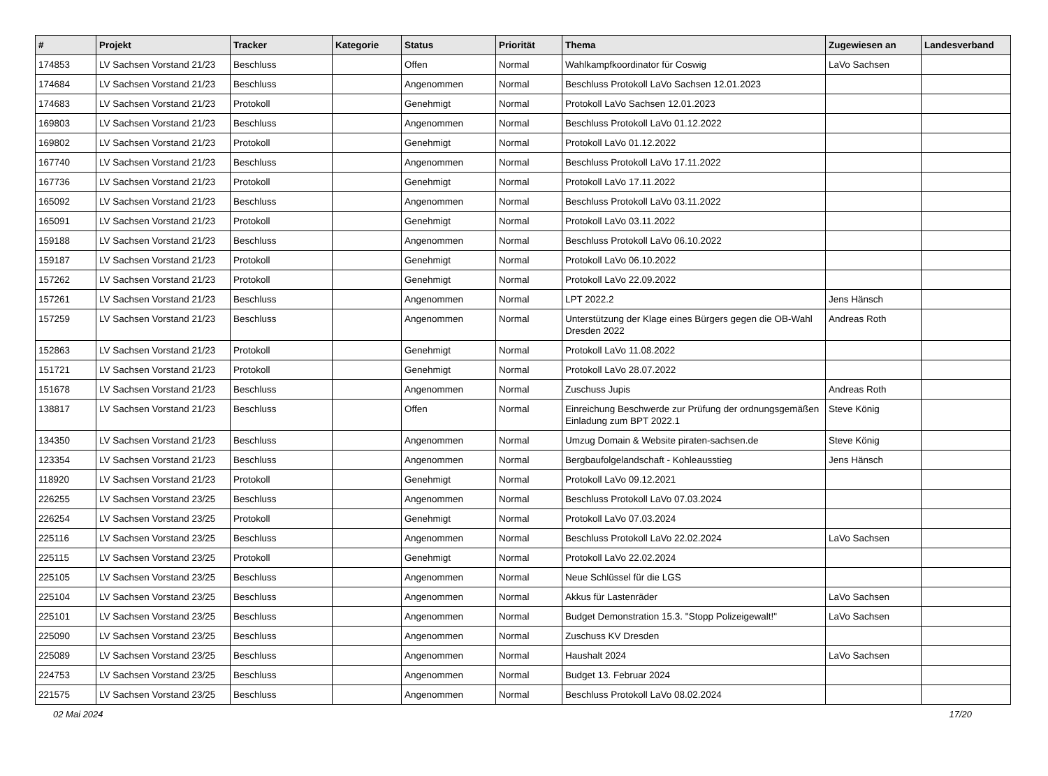| # | Projekt | Tracker | Kategorie | Status | Priorität | Thema | Zugewiesen an | Landesverband |
| --- | --- | --- | --- | --- | --- | --- | --- | --- |
| 174853 | LV Sachsen Vorstand 21/23 | Beschluss | | Offen | Normal | Wahlkampfkoordinator für Coswig | LaVo Sachsen | |
| 174684 | LV Sachsen Vorstand 21/23 | Beschluss | | Angenommen | Normal | Beschluss Protokoll LaVo Sachsen 12.01.2023 | | |
| 174683 | LV Sachsen Vorstand 21/23 | Protokoll | | Genehmigt | Normal | Protokoll LaVo Sachsen 12.01.2023 | | |
| 169803 | LV Sachsen Vorstand 21/23 | Beschluss | | Angenommen | Normal | Beschluss Protokoll LaVo 01.12.2022 | | |
| 169802 | LV Sachsen Vorstand 21/23 | Protokoll | | Genehmigt | Normal | Protokoll LaVo 01.12.2022 | | |
| 167740 | LV Sachsen Vorstand 21/23 | Beschluss | | Angenommen | Normal | Beschluss Protokoll LaVo 17.11.2022 | | |
| 167736 | LV Sachsen Vorstand 21/23 | Protokoll | | Genehmigt | Normal | Protokoll LaVo 17.11.2022 | | |
| 165092 | LV Sachsen Vorstand 21/23 | Beschluss | | Angenommen | Normal | Beschluss Protokoll LaVo 03.11.2022 | | |
| 165091 | LV Sachsen Vorstand 21/23 | Protokoll | | Genehmigt | Normal | Protokoll LaVo 03.11.2022 | | |
| 159188 | LV Sachsen Vorstand 21/23 | Beschluss | | Angenommen | Normal | Beschluss Protokoll LaVo 06.10.2022 | | |
| 159187 | LV Sachsen Vorstand 21/23 | Protokoll | | Genehmigt | Normal | Protokoll LaVo 06.10.2022 | | |
| 157262 | LV Sachsen Vorstand 21/23 | Protokoll | | Genehmigt | Normal | Protokoll LaVo 22.09.2022 | | |
| 157261 | LV Sachsen Vorstand 21/23 | Beschluss | | Angenommen | Normal | LPT 2022.2 | Jens Hänsch | |
| 157259 | LV Sachsen Vorstand 21/23 | Beschluss | | Angenommen | Normal | Unterstützung der Klage eines Bürgers gegen die OB-Wahl Dresden 2022 | Andreas Roth | |
| 152863 | LV Sachsen Vorstand 21/23 | Protokoll | | Genehmigt | Normal | Protokoll LaVo 11.08.2022 | | |
| 151721 | LV Sachsen Vorstand 21/23 | Protokoll | | Genehmigt | Normal | Protokoll LaVo 28.07.2022 | | |
| 151678 | LV Sachsen Vorstand 21/23 | Beschluss | | Angenommen | Normal | Zuschuss Jupis | Andreas Roth | |
| 138817 | LV Sachsen Vorstand 21/23 | Beschluss | | Offen | Normal | Einreichung Beschwerde zur Prüfung der ordnungsgemäßen Einladung zum BPT 2022.1 | Steve König | |
| 134350 | LV Sachsen Vorstand 21/23 | Beschluss | | Angenommen | Normal | Umzug Domain & Website piraten-sachsen.de | Steve König | |
| 123354 | LV Sachsen Vorstand 21/23 | Beschluss | | Angenommen | Normal | Bergbaufolgelandschaft - Kohleausstieg | Jens Hänsch | |
| 118920 | LV Sachsen Vorstand 21/23 | Protokoll | | Genehmigt | Normal | Protokoll LaVo 09.12.2021 | | |
| 226255 | LV Sachsen Vorstand 23/25 | Beschluss | | Angenommen | Normal | Beschluss Protokoll LaVo 07.03.2024 | | |
| 226254 | LV Sachsen Vorstand 23/25 | Protokoll | | Genehmigt | Normal | Protokoll LaVo 07.03.2024 | | |
| 225116 | LV Sachsen Vorstand 23/25 | Beschluss | | Angenommen | Normal | Beschluss Protokoll LaVo 22.02.2024 | LaVo Sachsen | |
| 225115 | LV Sachsen Vorstand 23/25 | Protokoll | | Genehmigt | Normal | Protokoll LaVo 22.02.2024 | | |
| 225105 | LV Sachsen Vorstand 23/25 | Beschluss | | Angenommen | Normal | Neue Schlüssel für die LGS | | |
| 225104 | LV Sachsen Vorstand 23/25 | Beschluss | | Angenommen | Normal | Akkus für Lastenräder | LaVo Sachsen | |
| 225101 | LV Sachsen Vorstand 23/25 | Beschluss | | Angenommen | Normal | Budget Demonstration 15.3. "Stopp Polizeigewalt!" | LaVo Sachsen | |
| 225090 | LV Sachsen Vorstand 23/25 | Beschluss | | Angenommen | Normal | Zuschuss KV Dresden | | |
| 225089 | LV Sachsen Vorstand 23/25 | Beschluss | | Angenommen | Normal | Haushalt 2024 | LaVo Sachsen | |
| 224753 | LV Sachsen Vorstand 23/25 | Beschluss | | Angenommen | Normal | Budget 13. Februar 2024 | | |
| 221575 | LV Sachsen Vorstand 23/25 | Beschluss | | Angenommen | Normal | Beschluss Protokoll LaVo 08.02.2024 | | |
02 Mai 2024 17/20